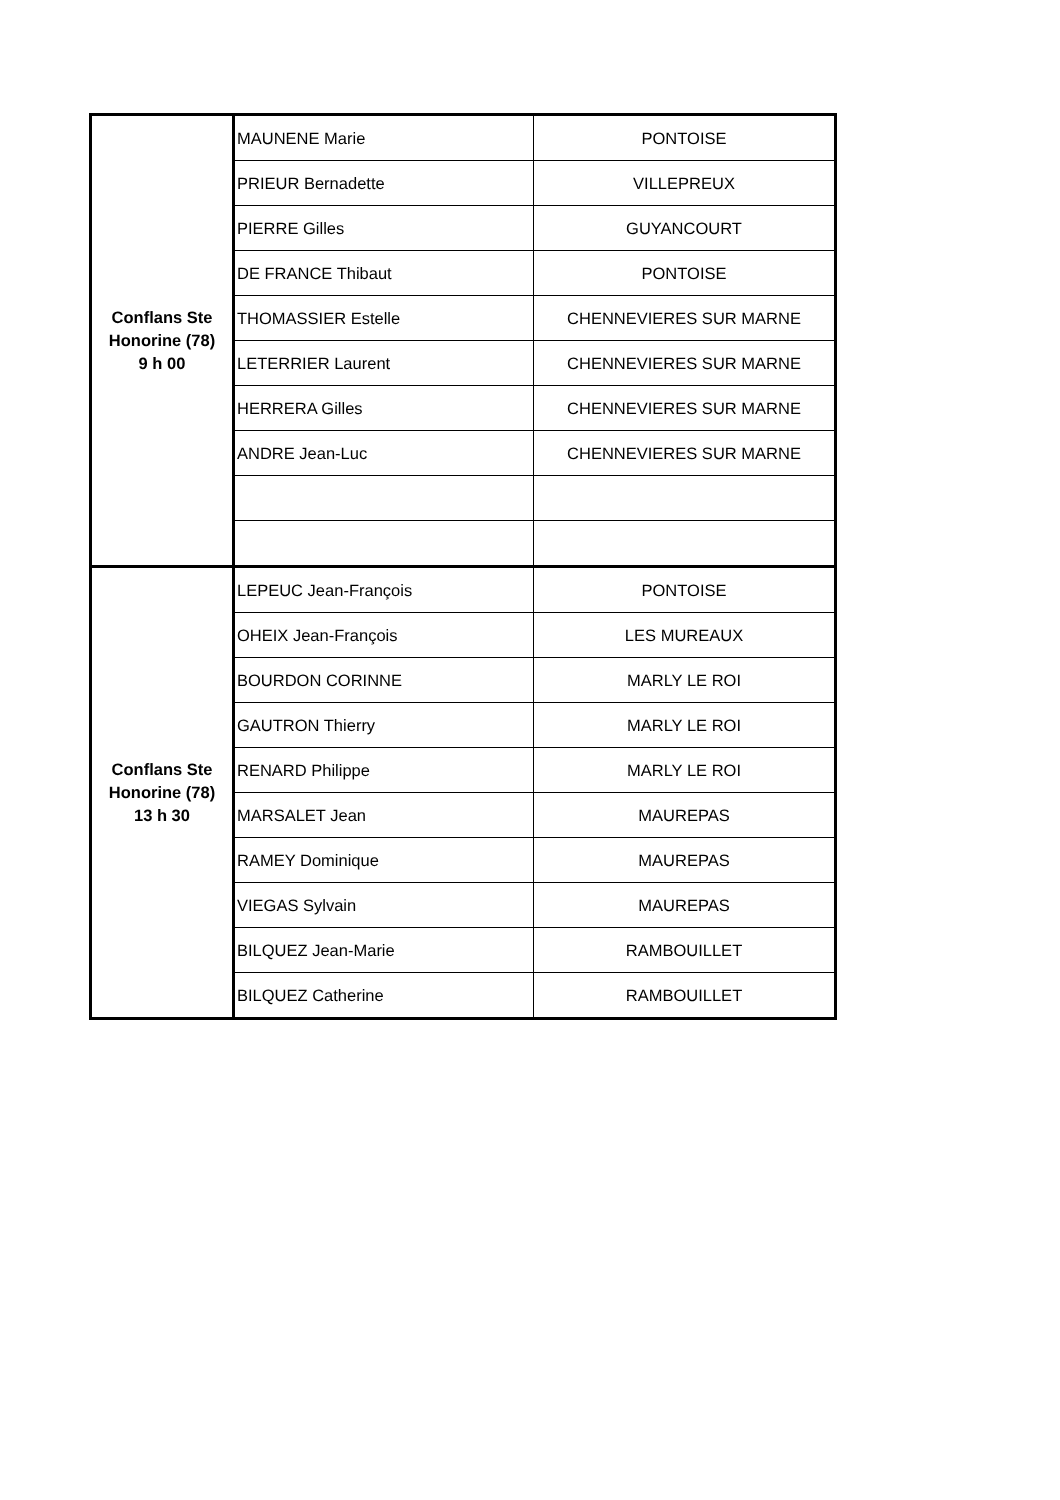| Conflans Ste Honorine (78) 9 h 00 | MAUNENE Marie | PONTOISE |
| | PRIEUR Bernadette | VILLEPREUX |
| | PIERRE Gilles | GUYANCOURT |
| | DE FRANCE Thibaut | PONTOISE |
| | THOMASSIER Estelle | CHENNEVIERES SUR MARNE |
| | LETERRIER Laurent | CHENNEVIERES SUR MARNE |
| | HERRERA Gilles | CHENNEVIERES SUR MARNE |
| | ANDRE Jean-Luc | CHENNEVIERES SUR MARNE |
| Conflans Ste Honorine (78) 13 h 30 | LEPEUC Jean-François | PONTOISE |
| | OHEIX Jean-François | LES MUREAUX |
| | BOURDON CORINNE | MARLY LE ROI |
| | GAUTRON Thierry | MARLY LE ROI |
| | RENARD Philippe | MARLY LE ROI |
| | MARSALET Jean | MAUREPAS |
| | RAMEY Dominique | MAUREPAS |
| | VIEGAS Sylvain | MAUREPAS |
| | BILQUEZ Jean-Marie | RAMBOUILLET |
| | BILQUEZ Catherine | RAMBOUILLET |